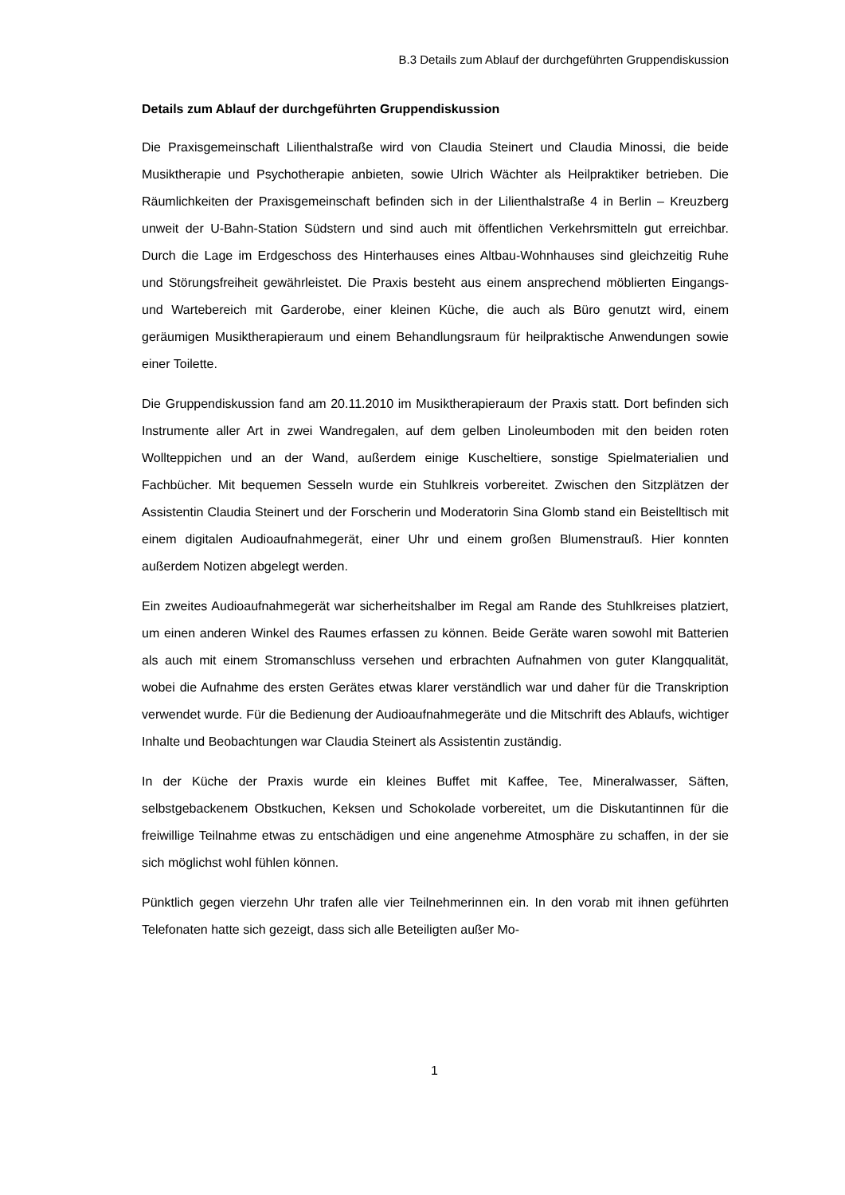B.3 Details zum Ablauf der durchgeführten Gruppendiskussion
Details zum Ablauf der durchgeführten Gruppendiskussion
Die Praxisgemeinschaft Lilienthalstraße wird von Claudia Steinert und Claudia Minossi, die beide Musiktherapie und Psychotherapie anbieten, sowie Ulrich Wächter als Heilpraktiker betrieben. Die Räumlichkeiten der Praxisgemeinschaft befinden sich in der Lilienthalstraße 4 in Berlin – Kreuzberg unweit der U-Bahn-Station Südstern und sind auch mit öffentlichen Verkehrsmitteln gut erreichbar. Durch die Lage im Erdgeschoss des Hinterhauses eines Altbau-Wohnhauses sind gleichzeitig Ruhe und Störungsfreiheit gewährleistet. Die Praxis besteht aus einem ansprechend möblierten Eingangs- und Wartebereich mit Garderobe, einer kleinen Küche, die auch als Büro genutzt wird, einem geräumigen Musiktherapieraum und einem Behandlungsraum für heilpraktische Anwendungen sowie einer Toilette.
Die Gruppendiskussion fand am 20.11.2010 im Musiktherapieraum der Praxis statt. Dort befinden sich Instrumente aller Art in zwei Wandregalen, auf dem gelben Linoleumboden mit den beiden roten Wollteppichen und an der Wand, außerdem einige Kuscheltiere, sonstige Spielmaterialien und Fachbücher. Mit bequemen Sesseln wurde ein Stuhlkreis vorbereitet. Zwischen den Sitzplätzen der Assistentin Claudia Steinert und der Forscherin und Moderatorin Sina Glomb stand ein Beistelltisch mit einem digitalen Audioaufnahmegerät, einer Uhr und einem großen Blumenstrauß. Hier konnten außerdem Notizen abgelegt werden.
Ein zweites Audioaufnahmegerät war sicherheitshalber im Regal am Rande des Stuhlkreises platziert, um einen anderen Winkel des Raumes erfassen zu können. Beide Geräte waren sowohl mit Batterien als auch mit einem Stromanschluss versehen und erbrachten Aufnahmen von guter Klangqualität, wobei die Aufnahme des ersten Gerätes etwas klarer verständlich war und daher für die Transkription verwendet wurde. Für die Bedienung der Audioaufnahmegeräte und die Mitschrift des Ablaufs, wichtiger Inhalte und Beobachtungen war Claudia Steinert als Assistentin zuständig.
In der Küche der Praxis wurde ein kleines Buffet mit Kaffee, Tee, Mineralwasser, Säften, selbstgebackenem Obstkuchen, Keksen und Schokolade vorbereitet, um die Diskutantinnen für die freiwillige Teilnahme etwas zu entschädigen und eine angenehme Atmosphäre zu schaffen, in der sie sich möglichst wohl fühlen können.
Pünktlich gegen vierzehn Uhr trafen alle vier Teilnehmerinnen ein. In den vorab mit ihnen geführten Telefonaten hatte sich gezeigt, dass sich alle Beteiligten außer Mo-
1